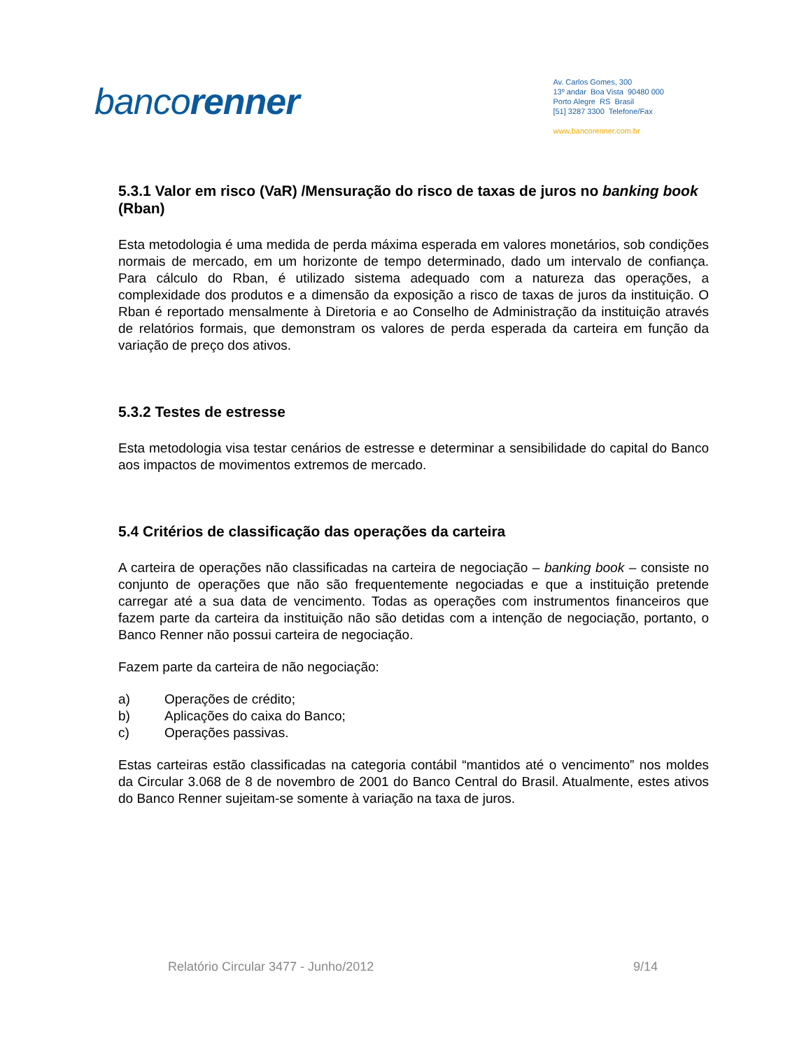bancorenner
Av. Carlos Gomes, 300
13º andar Boa Vista 90480 000
Porto Alegre RS Brasil
[51] 3287 3300 Telefone/Fax
www.bancorenner.com.br
5.3.1 Valor em risco (VaR) /Mensuração do risco de taxas de juros no banking book (Rban)
Esta metodologia é uma medida de perda máxima esperada em valores monetários, sob condições normais de mercado, em um horizonte de tempo determinado, dado um intervalo de confiança. Para cálculo do Rban, é utilizado sistema adequado com a natureza das operações, a complexidade dos produtos e a dimensão da exposição a risco de taxas de juros da instituição. O Rban é reportado mensalmente à Diretoria e ao Conselho de Administração da instituição através de relatórios formais, que demonstram os valores de perda esperada da carteira em função da variação de preço dos ativos.
5.3.2 Testes de estresse
Esta metodologia visa testar cenários de estresse e determinar a sensibilidade do capital do Banco aos impactos de movimentos extremos de mercado.
5.4 Critérios de classificação das operações da carteira
A carteira de operações não classificadas na carteira de negociação – banking book – consiste no conjunto de operações que não são frequentemente negociadas e que a instituição pretende carregar até a sua data de vencimento. Todas as operações com instrumentos financeiros que fazem parte da carteira da instituição não são detidas com a intenção de negociação, portanto, o Banco Renner não possui carteira de negociação.
Fazem parte da carteira de não negociação:
a) Operações de crédito;
b) Aplicações do caixa do Banco;
c) Operações passivas.
Estas carteiras estão classificadas na categoria contábil “mantidos até o vencimento” nos moldes da Circular 3.068 de 8 de novembro de 2001 do Banco Central do Brasil. Atualmente, estes ativos do Banco Renner sujeitam-se somente à variação na taxa de juros.
Relatório Circular 3477 - Junho/2012 9/14